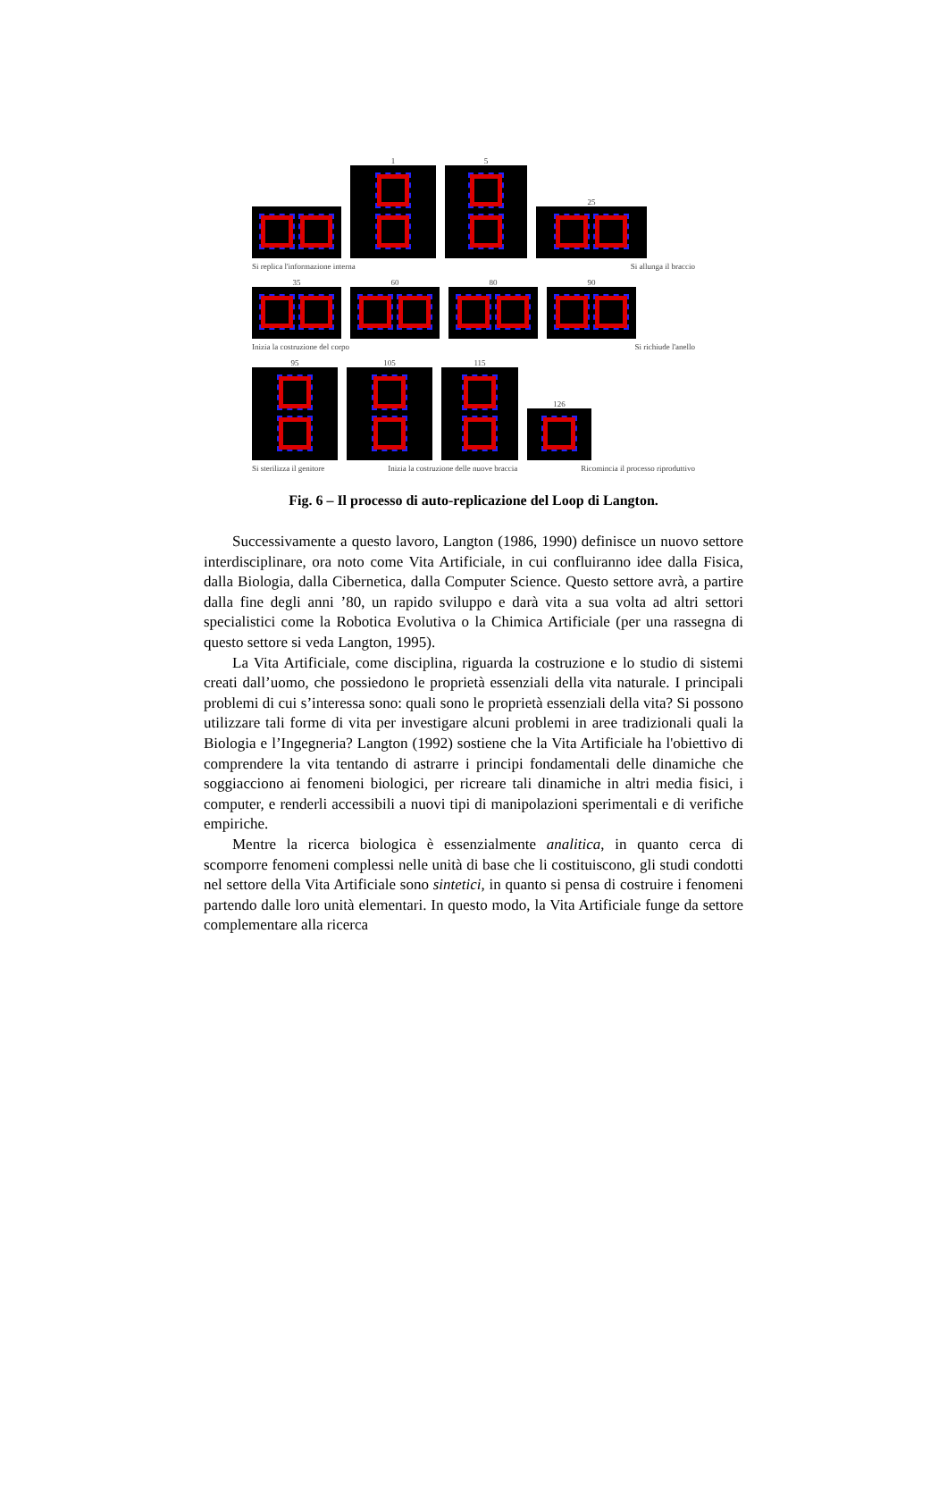1
5
25
Si replica l'informazione interna Si allunga il braccio
35
60
80
90
Inizia la costruzione del corpo Si richiude l'anello
95
105
115
126
Si sterilizza il genitore Inizia la costruzione delle nuove braccia Ricomincia il processo riproduttivo
Fig. 6 – Il processo di auto-replicazione del Loop di Langton.
Successivamente a questo lavoro, Langton (1986, 1990) definisce un nuovo settore interdisciplinare, ora noto come Vita Artificiale, in cui confluiranno idee dalla Fisica, dalla Biologia, dalla Cibernetica, dalla Computer Science. Questo settore avrà, a partire dalla fine degli anni ’80, un rapido sviluppo e darà vita a sua volta ad altri settori specialistici come la Robotica Evolutiva o la Chimica Artificiale (per una rassegna di questo settore si veda Langton, 1995).
La Vita Artificiale, come disciplina, riguarda la costruzione e lo studio di sistemi creati dall’uomo, che possiedono le proprietà essenziali della vita naturale. I principali problemi di cui s’interessa sono: quali sono le proprietà essenziali della vita? Si possono utilizzare tali forme di vita per investigare alcuni problemi in aree tradizionali quali la Biologia e l’Ingegneria? Langton (1992) sostiene che la Vita Artificiale ha l'obiettivo di comprendere la vita tentando di astrarre i principi fondamentali delle dinamiche che soggiacciono ai fenomeni biologici, per ricreare tali dinamiche in altri media fisici, i computer, e renderli accessibili a nuovi tipi di manipolazioni sperimentali e di verifiche empiriche.
Mentre la ricerca biologica è essenzialmente analitica, in quanto cerca di scomporre fenomeni complessi nelle unità di base che li costituiscono, gli studi condotti nel settore della Vita Artificiale sono sintetici, in quanto si pensa di costruire i fenomeni partendo dalle loro unità elementari. In questo modo, la Vita Artificiale funge da settore complementare alla ricerca